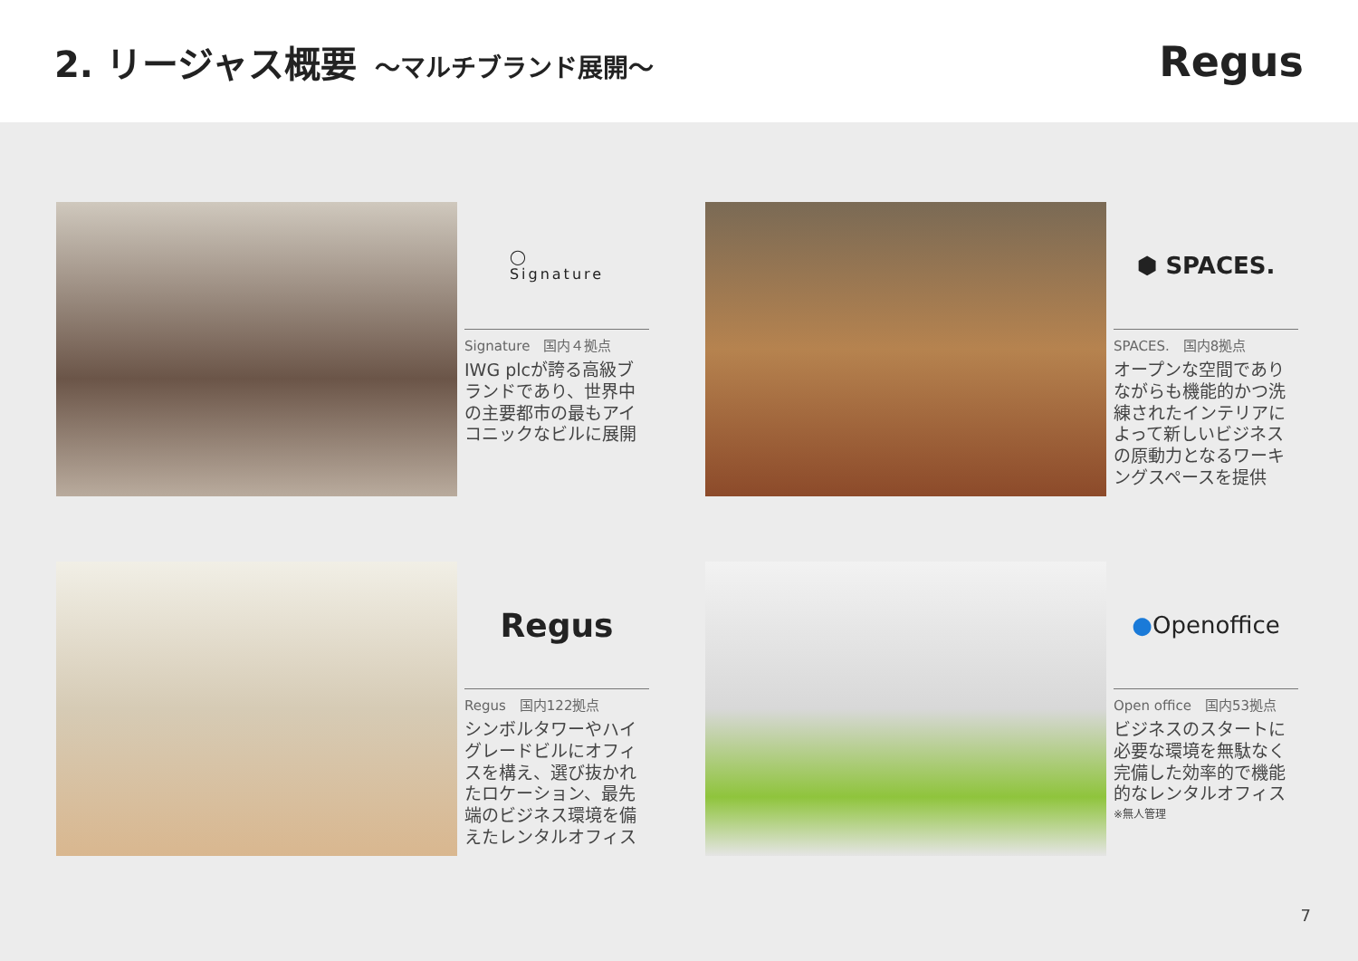2. リージャス概要 ～マルチブランド展開～
Regus
◯
Signature
Signature　国内４拠点
IWG plcが誇る高級ブランドであり、世界中の主要都市の最もアイコニックなビルに展開
⬢ SPACES.
SPACES.　国内8拠点
オープンな空間でありながらも機能的かつ洗練されたインテリアによって新しいビジネスの原動力となるワーキングスペースを提供
Regus
Regus　国内122拠点
シンボルタワーやハイグレードビルにオフィスを構え、選び抜かれたロケーション、最先端のビジネス環境を備えたレンタルオフィス
● Openoffice
Open office　国内53拠点
ビジネスのスタートに必要な環境を無駄なく完備した効率的で機能的なレンタルオフィス
※無人管理
7